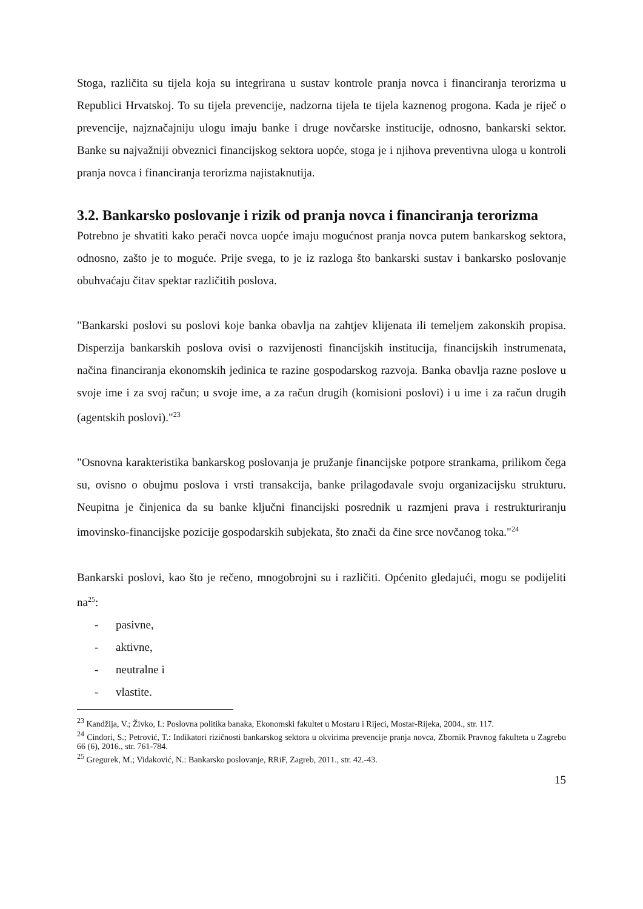Stoga, različita su tijela koja su integrirana u sustav kontrole pranja novca i financiranja terorizma u Republici Hrvatskoj. To su tijela prevencije, nadzorna tijela te tijela kaznenog progona. Kada je riječ o prevencije, najznačajniju ulogu imaju banke i druge novčarske institucije, odnosno, bankarski sektor. Banke su najvažniji obveznici financijskog sektora uopće, stoga je i njihova preventivna uloga u kontroli pranja novca i financiranja terorizma najistaknutija.
3.2. Bankarsko poslovanje i rizik od pranja novca i financiranja terorizma
Potrebno je shvatiti kako perači novca uopće imaju mogućnost pranja novca putem bankarskog sektora, odnosno, zašto je to moguće. Prije svega, to je iz razloga što bankarski sustav i bankarsko poslovanje obuhvaćaju čitav spektar različitih poslova.
"Bankarski poslovi su poslovi koje banka obavlja na zahtjev klijenata ili temeljem zakonskih propisa. Disperzija bankarskih poslova ovisi o razvijenosti financijskih institucija, financijskih instrumenata, načina financiranja ekonomskih jedinica te razine gospodarskog razvoja. Banka obavlja razne poslove u svoje ime i za svoj račun; u svoje ime, a za račun drugih (komisioni poslovi) i u ime i za račun drugih (agentskih poslovi)."<sup>23</sup>
"Osnovna karakteristika bankarskog poslovanja je pružanje financijske potpore strankama, prilikom čega su, ovisno o obujmu poslova i vrsti transakcija, banke prilagođavale svoju organizacijsku strukturu. Neupitna je činjenica da su banke ključni financijski posrednik u razmjeni prava i restrukturiranju imovinsko-financijske pozicije gospodarskih subjekata, što znači da čine srce novčanog toka."<sup>24</sup>
Bankarski poslovi, kao što je rečeno, mnogobrojni su i različiti. Općenito gledajući, mogu se podijeliti na<sup>25</sup>:
- pasivne,
- aktivne,
- neutralne i
- vlastite.
<sup>23</sup> Kandžija, V.; Živko, I.: Poslovna politika banaka, Ekonomski fakultet u Mostaru i Rijeci, Mostar-Rijeka, 2004., str. 117.
<sup>24</sup> Cindori, S.; Petrović, T.: Indikatori rizičnosti bankarskog sektora u okvirima prevencije pranja novca, Zbornik Pravnog fakulteta u Zagrebu 66 (6), 2016., str. 761-784.
<sup>25</sup> Gregurek, M.; Vidaković, N.: Bankarsko poslovanje, RRiF, Zagreb, 2011., str. 42.-43.
15